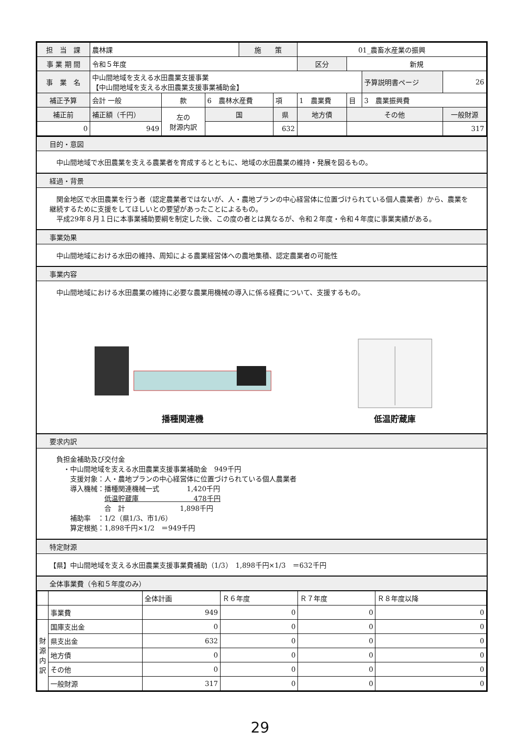| 担 当 課 | 農林課 | | | 施 策 | | 01_農畜水産業の振興 | | | | |
| 事 業 期 間 | 令和５年度 | | | | | 区分 | | 新規 | | |
| 事 業 名 | 中山間地域を支える水田農業支援事業 【中山間地域を支える水田農業支援事業補助金】 | | | | | | | | 予算説明書ページ | 26 |
| 補正予算 | 会計 一般 | 款 | 6 農林水産費 | | 項 | 1 農業費 | | 目 | 3 農業振興費 | |
| 補正前 | 補正額（千円） | 左の 財源内訳 | 国 | | 県 | | 地方債 | その他 | | 一般財源 |
| 0 | 949 | | | | 632 | | | | | 317 |
目的・意図
　中山間地域で水田農業を支える農業者を育成するとともに、地域の水田農業の維持・発展を図るもの。
経過・背景
　関金地区で水田農業を行う者（認定農業者ではないが、人・農地プランの中心経営体に位置づけられている個人農業者）から、農業を継続するために支援をしてほしいとの要望があったことによるもの。
　平成29年８月１日に本事業補助要綱を制定した後、この度の者とは異なるが、令和２年度・令和４年度に事業実績がある。
事業効果
　中山間地域における水田の維持、周知による農業経営体への農地集積、認定農業者の可能性
事業内容
　中山間地域における水田農業の維持に必要な農業用機械の導入に係る経費について、支援するもの。
播種関連機
低温貯蔵庫
要求内訳
　負担金補助及び交付金
　　・中山間地域を支える水田農業支援事業補助金　949千円
　　　支援対象：人・農地プランの中心経営体に位置づけられている個人農業者
　　　導入機械：播種関連機械一式　　　　1,420千円
　　　　　　　　低温貯蔵庫　　　　　　　　478千円
　　　　　　　　合　計　　　　　　　　1,898千円
　　　補助率　：1/2（県1/3、市1/6）
　　　算定根拠：1,898千円×1/2　＝949千円
特定財源
【県】中山間地域を支える水田農業支援事業費補助（1/3）　1,898千円×1/3　＝632千円
全体事業費（令和５年度のみ）
| | | 全体計画 | Ｒ６年度 | Ｒ７年度 | Ｒ８年度以降 |
| --- | --- | --- | --- | --- | --- |
| | 事業費 | 949 | 0 | 0 | 0 |
| 財源内訳 | 国庫支出金 | 0 | 0 | 0 | 0 |
| | 県支出金 | 632 | 0 | 0 | 0 |
| | 地方債 | 0 | 0 | 0 | 0 |
| | その他 | 0 | 0 | 0 | 0 |
| | 一般財源 | 317 | 0 | 0 | 0 |
29